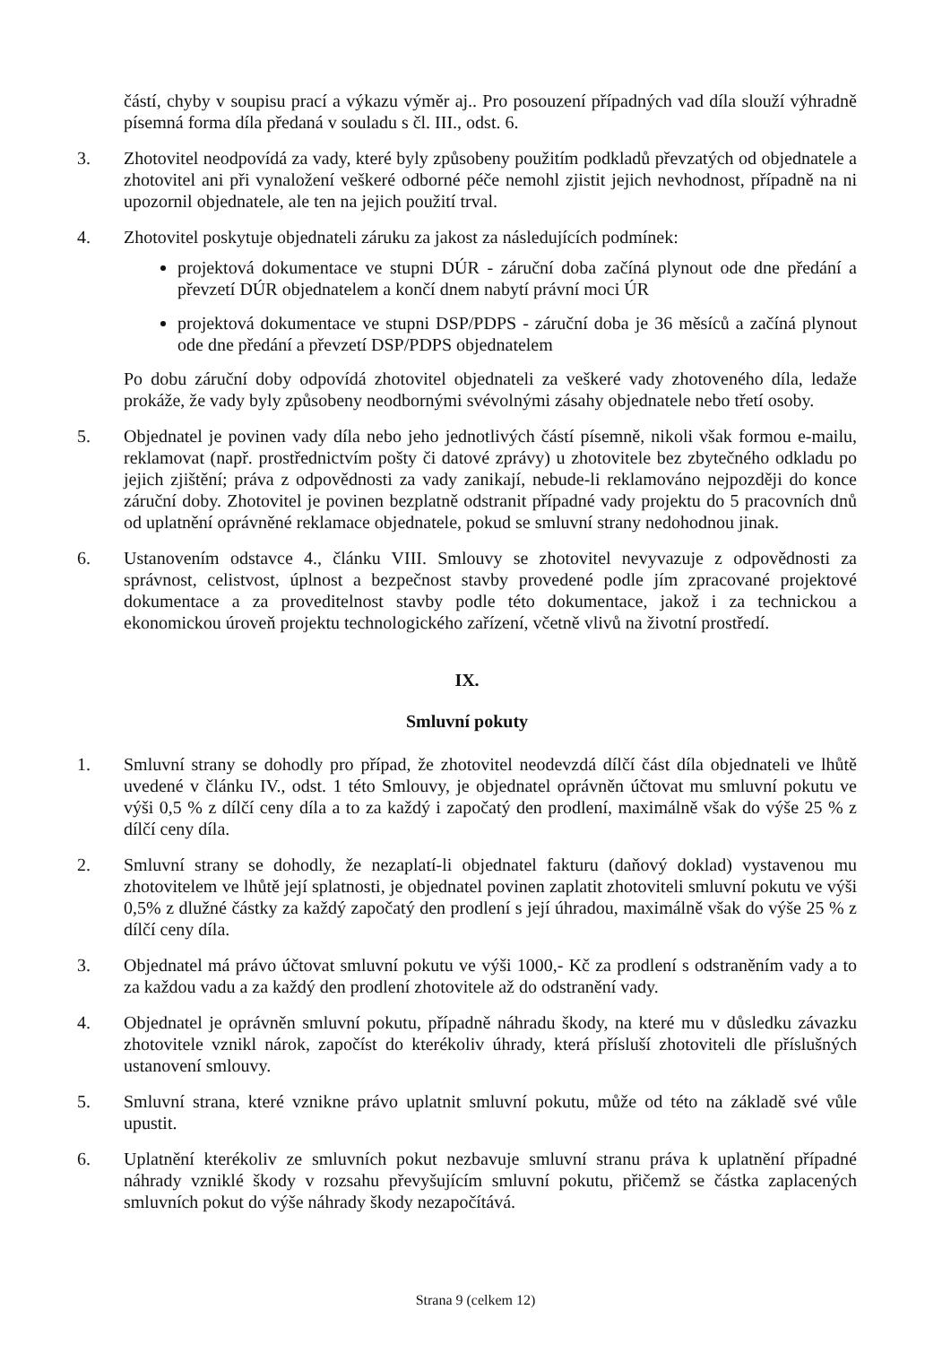částí, chyby v soupisu prací a výkazu výměr aj.. Pro posouzení případných vad díla slouží výhradně písemná forma díla předaná v souladu s čl. III., odst. 6.
3. Zhotovitel neodpovídá za vady, které byly způsobeny použitím podkladů převzatých od objednatele a zhotovitel ani při vynaložení veškeré odborné péče nemohl zjistit jejich nevhodnost, případně na ni upozornil objednatele, ale ten na jejich použití trval.
4. Zhotovitel poskytuje objednateli záruku za jakost za následujících podmínek:
projektová dokumentace ve stupni DÚR - záruční doba začíná plynout ode dne předání a převzetí DÚR objednatelem a končí dnem nabytí právní moci ÚR
projektová dokumentace ve stupni DSP/PDPS - záruční doba je 36 měsíců a začíná plynout ode dne předání a převzetí DSP/PDPS objednatelem
Po dobu záruční doby odpovídá zhotovitel objednateli za veškeré vady zhotoveného díla, ledaže prokáže, že vady byly způsobeny neodbornými svévolnými zásahy objednatele nebo třetí osoby.
5. Objednatel je povinen vady díla nebo jeho jednotlivých částí písemně, nikoli však formou e-mailu, reklamovat (např. prostřednictvím pošty či datové zprávy) u zhotovitele bez zbytečného odkladu po jejich zjištění; práva z odpovědnosti za vady zanikají, nebude-li reklamováno nejpozději do konce záruční doby. Zhotovitel je povinen bezplatně odstranit případné vady projektu do 5 pracovních dnů od uplatnění oprávněné reklamace objednatele, pokud se smluvní strany nedohodnou jinak.
6. Ustanovením odstavce 4., článku VIII. Smlouvy se zhotovitel nevyvazuje z odpovědnosti za správnost, celistvost, úplnost a bezpečnost stavby provedené podle jím zpracované projektové dokumentace a za proveditelnost stavby podle této dokumentace, jakož i za technickou a ekonomickou úroveň projektu technologického zařízení, včetně vlivů na životní prostředí.
IX.
Smluvní pokuty
1. Smluvní strany se dohodly pro případ, že zhotovitel neodevzdá dílčí část díla objednateli ve lhůtě uvedené v článku IV., odst. 1 této Smlouvy, je objednatel oprávněn účtovat mu smluvní pokutu ve výši 0,5 % z dílčí ceny díla a to za každý i započatý den prodlení, maximálně však do výše 25 % z dílčí ceny díla.
2. Smluvní strany se dohodly, že nezaplatí-li objednatel fakturu (daňový doklad) vystavenou mu zhotovitelem ve lhůtě její splatnosti, je objednatel povinen zaplatit zhotoviteli smluvní pokutu ve výši 0,5% z dlužné částky za každý započatý den prodlení s její úhradou, maximálně však do výše 25 % z dílčí ceny díla.
3. Objednatel má právo účtovat smluvní pokutu ve výši 1000,- Kč za prodlení s odstraněním vady a to za každou vadu a za každý den prodlení zhotovitele až do odstranění vady.
4. Objednatel je oprávněn smluvní pokutu, případně náhradu škody, na které mu v důsledku závazku zhotovitele vznikl nárok, započíst do kterékoliv úhrady, která přísluší zhotoviteli dle příslušných ustanovení smlouvy.
5. Smluvní strana, které vznikne právo uplatnit smluvní pokutu, může od této na základě své vůle upustit.
6. Uplatnění kterékoliv ze smluvních pokut nezbavuje smluvní stranu práva k uplatnění případné náhrady vzniklé škody v rozsahu převyšujícím smluvní pokutu, přičemž se částka zaplacených smluvních pokut do výše náhrady škody nezapočítává.
Strana 9 (celkem 12)